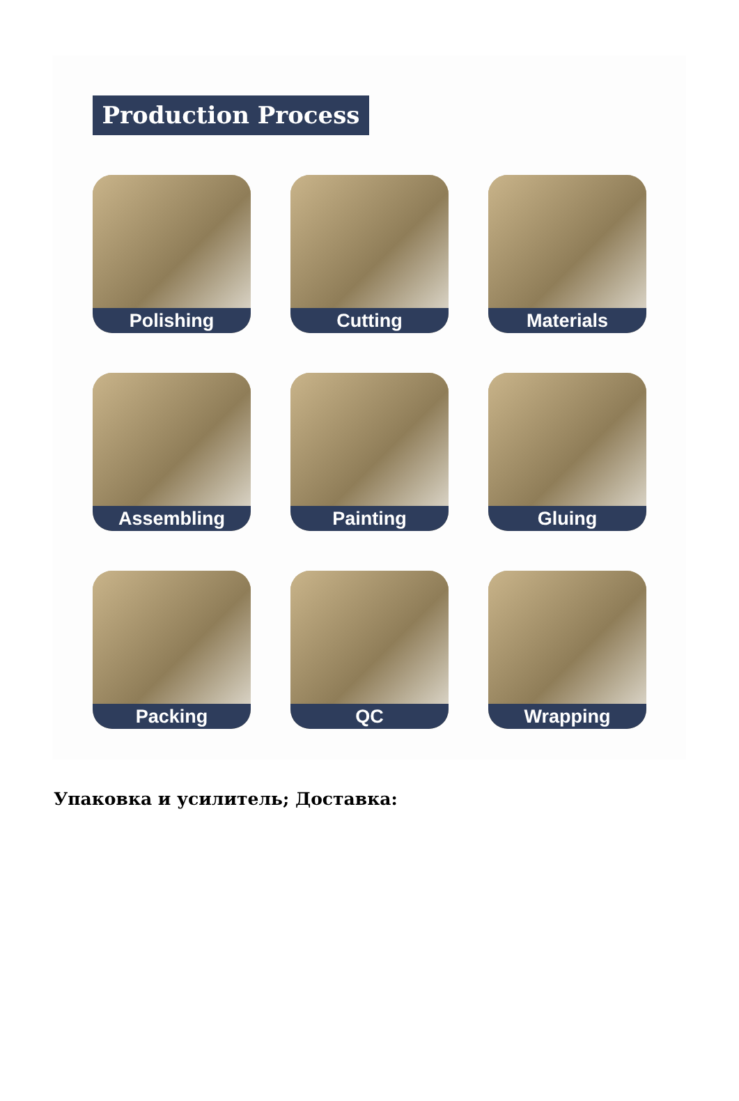Production Process
Polishing
Cutting
Materials
Assembling
Painting
Gluing
Packing
QC
Wrapping
Упаковка и усилитель; Доставка: